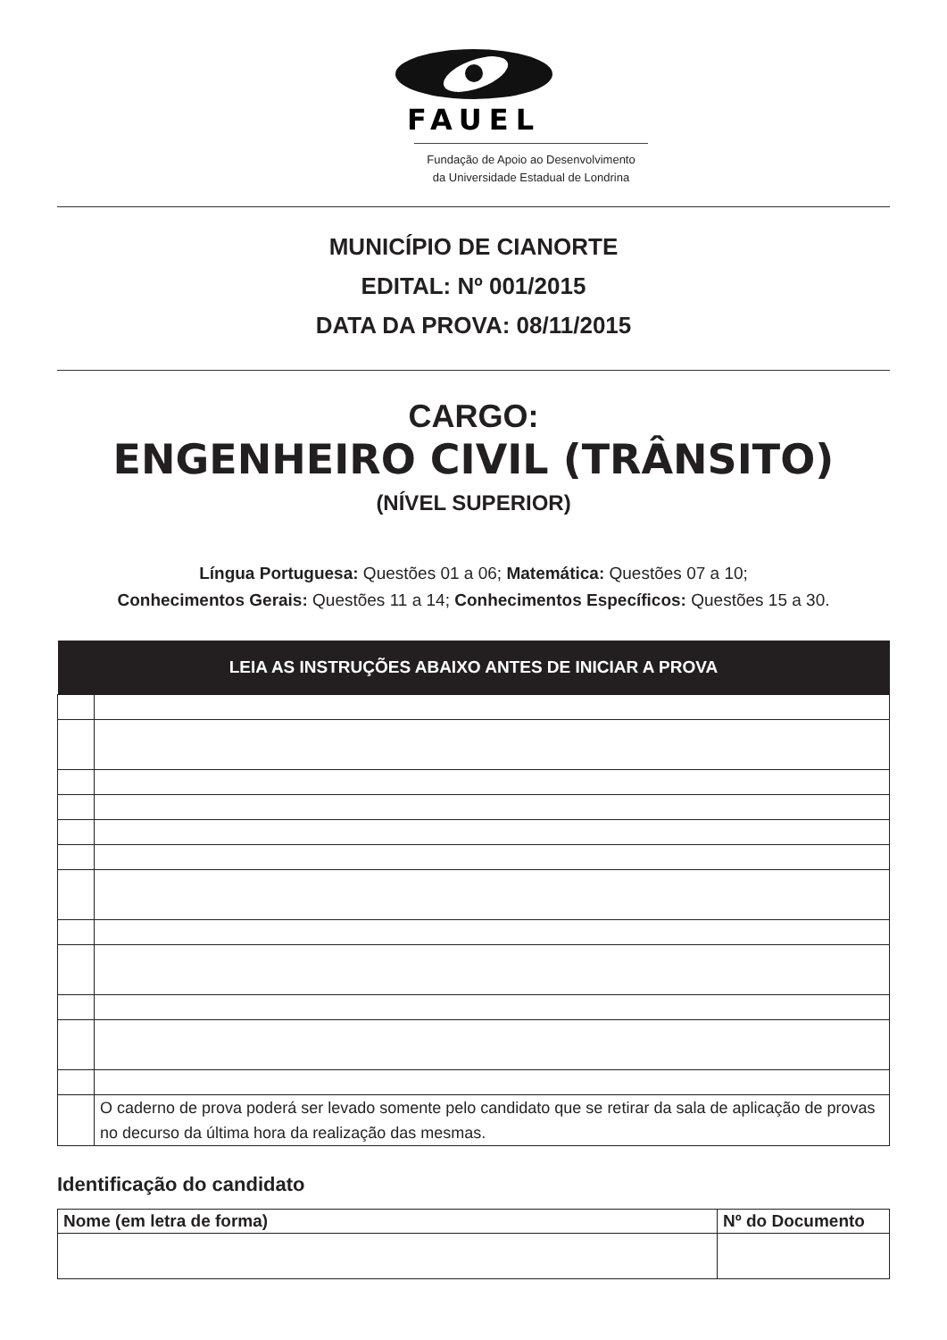FAUEL
Fundação de Apoio ao Desenvolvimento
da Universidade Estadual de Londrina
MUNICÍPIO DE CIANORTE
EDITAL: Nº 001/2015
DATA DA PROVA: 08/11/2015
CARGO:
ENGENHEIRO CIVIL (TRÂNSITO)
(NÍVEL SUPERIOR)
Língua Portuguesa: Questões 01 a 06; Matemática: Questões 07 a 10;
Conhecimentos Gerais: Questões 11 a 14; Conhecimentos Específicos: Questões 15 a 30.
| LEIA AS INSTRUÇÕES ABAIXO ANTES DE INICIAR A PROVA | |
| --- | --- |
| | O caderno de prova poderá ser levado somente pelo candidato que se retirar da sala de aplicação de provas no decurso da última hora da realização das mesmas. |
Identificação do candidato
| Nome (em letra de forma) | Nº do Documento |
| --- | --- |